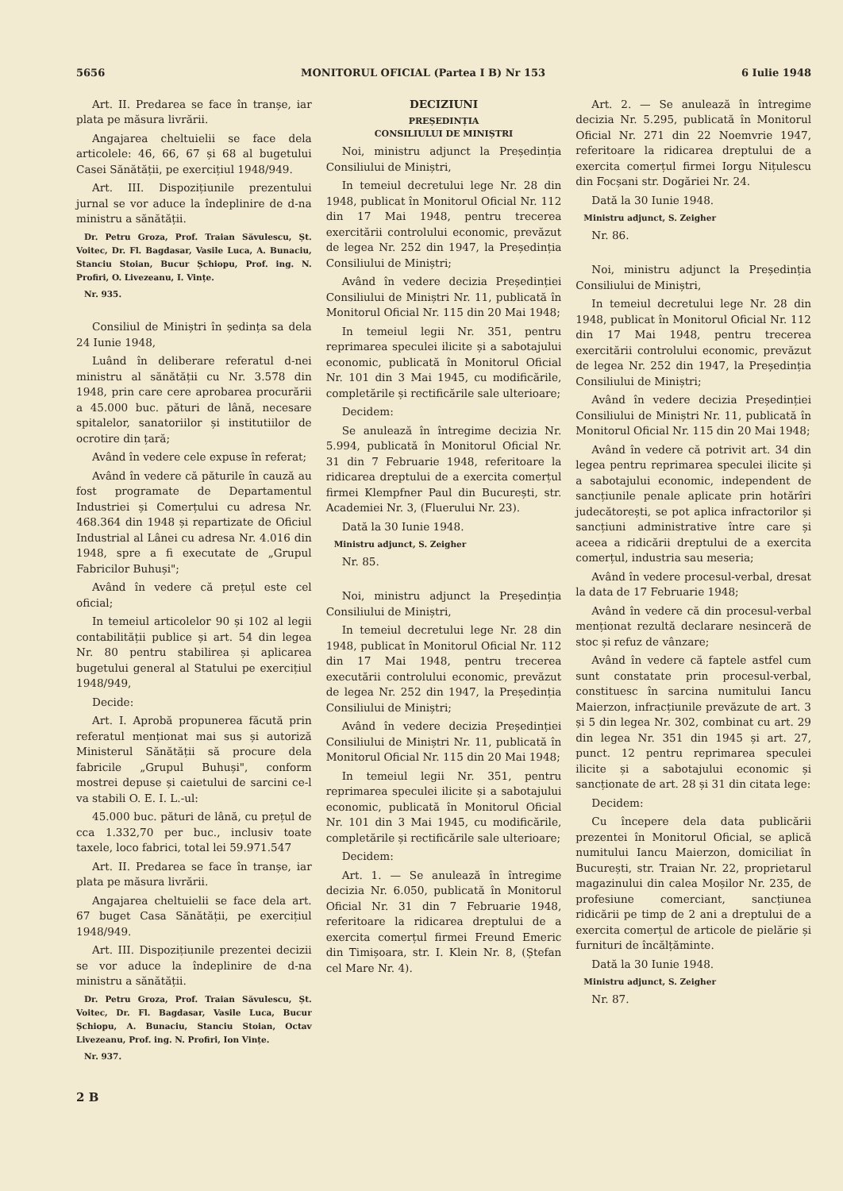5656 MONITORUL OFICIAL (Partea I B) Nr 153 6 Iulie 1948
Art. II. Predarea se face în tranșe, iar plata pe măsura livrării.
Angajarea cheltuielii se face dela articolele: 46, 66, 67 și 68 al bugetului Casei Sănătății, pe exercițiul 1948/949.
Art. III. Dispozițiunile prezentului jurnal se vor aduce la îndeplinire de d-na ministru a sănătății.
Dr. Petru Groza, Prof. Traian Săvulescu, Șt. Voitec, Dr. Fl. Bagdasar, Vasile Luca, A. Bunaciu, Stanciu Stoian, Bucur Șchiopu, Prof. ing. N. Profiri, O. Livezeanu, I. Vințe.
Nr. 935.
Consiliul de Miniștri în ședința sa dela 24 Iunie 1948,
Luând în deliberare referatul d-nei ministru al sănătății cu Nr. 3.578 din 1948, prin care cere aprobarea procurării a 45.000 buc. pături de lână, necesare spitalelor, sanatoriilor și institutiilor de ocrotire din țară;
Având în vedere cele expuse în referat;
Având în vedere că păturile în cauză au fost programate de Departamentul Industriei și Comerțului cu adresa Nr. 468.364 din 1948 și repartizate de Oficiul Industrial al Lânei cu adresa Nr. 4.016 din 1948, spre a fi executate de „Grupul Fabricilor Buhuși";
Având în vedere că prețul este cel oficial;
In temeiul articolelor 90 și 102 al legii contabilității publice și art. 54 din legea Nr. 80 pentru stabilirea și aplicarea bugetului general al Statului pe exercițiul 1948/949,
Decide:
Art. I. Aprobă propunerea făcută prin referatul menționat mai sus și autoriză Ministerul Sănătății să procure dela fabricile „Grupul Buhuși", conform mostrei depuse și caietului de sarcini ce-l va stabili O. E. I. L.-ul:
45.000 buc. pături de lână, cu prețul de cca 1.332,70 per buc., inclusiv toate taxele, loco fabrici, total lei 59.971.547
Art. II. Predarea se face în tranșe, iar plata pe măsura livrării.
Angajarea cheltuielii se face dela art. 67 buget Casa Sănătății, pe exercițiul 1948/949.
Art. III. Dispozițiunile prezentei decizii se vor aduce la îndeplinire de d-na ministru a sănătății.
Dr. Petru Groza, Prof. Traian Săvulescu, Șt. Voitec, Dr. Fl. Bagdasar, Vasile Luca, Bucur Șchiopu, A. Bunaciu, Stanciu Stoian, Octav Livezeanu, Prof. ing. N. Profiri, Ion Vințe.
Nr. 937.
DECIZIUNI
PREȘEDINȚIA
CONSILIULUI DE MINIȘTRI
Noi, ministru adjunct la Președinția Consiliului de Miniștri,
In temeiul decretului lege Nr. 28 din 1948, publicat în Monitorul Oficial Nr. 112 din 17 Mai 1948, pentru trecerea exercitării controlului economic, prevăzut de legea Nr. 252 din 1947, la Președinția Consiliului de Miniștri;
Având în vedere decizia Președinției Consiliului de Miniștri Nr. 11, publicată în Monitorul Oficial Nr. 115 din 20 Mai 1948;
In temeiul legii Nr. 351, pentru reprimarea speculei ilicite și a sabotajului economic, publicată în Monitorul Oficial Nr. 101 din 3 Mai 1945, cu modificările, completările și rectificările sale ulterioare;
Decidem:
Se anulează în întregime decizia Nr. 5.994, publicată în Monitorul Oficial Nr. 31 din 7 Februarie 1948, referitoare la ridicarea dreptului de a exercita comerțul firmei Klempfner Paul din București, str. Academiei Nr. 3, (Fluerului Nr. 23).
Dată la 30 Iunie 1948.
Ministru adjunct, S. Zeigher
Nr. 85.
Noi, ministru adjunct la Președinția Consiliului de Miniștri,
In temeiul decretului lege Nr. 28 din 1948, publicat în Monitorul Oficial Nr. 112 din 17 Mai 1948, pentru trecerea executării controlului economic, prevăzut de legea Nr. 252 din 1947, la Președinția Consiliului de Miniștri;
Având în vedere decizia Președinției Consiliului de Miniștri Nr. 11, publicată în Monitorul Oficial Nr. 115 din 20 Mai 1948;
In temeiul legii Nr. 351, pentru reprimarea speculei ilicite și a sabotajului economic, publicată în Monitorul Oficial Nr. 101 din 3 Mai 1945, cu modificările, completările și rectificările sale ulterioare;
Decidem:
Art. 1. — Se anulează în întregime decizia Nr. 6.050, publicată în Monitorul Oficial Nr. 31 din 7 Februarie 1948, referitoare la ridicarea dreptului de a exercita comerțul firmei Freund Emeric din Timișoara, str. I. Klein Nr. 8, (Ștefan cel Mare Nr. 4).
Art. 2. — Se anulează în întregime decizia Nr. 5.295, publicată în Monitorul Oficial Nr. 271 din 22 Noemvrie 1947, referitoare la ridicarea dreptului de a exercita comerțul firmei Iorgu Nițulescu din Focșani str. Dogăriei Nr. 24.
Dată la 30 Iunie 1948.
Ministru adjunct, S. Zeigher
Nr. 86.
Noi, ministru adjunct la Președinția Consiliului de Miniștri,
In temeiul decretului lege Nr. 28 din 1948, publicat în Monitorul Oficial Nr. 112 din 17 Mai 1948, pentru trecerea exercitării controlului economic, prevăzut de legea Nr. 252 din 1947, la Președinția Consiliului de Miniștri;
Având în vedere decizia Președinției Consiliului de Miniștri Nr. 11, publicată în Monitorul Oficial Nr. 115 din 20 Mai 1948;
Având în vedere că potrivit art. 34 din legea pentru reprimarea speculei ilicite și a sabotajului economic, independent de sancțiunile penale aplicate prin hotărîri judecătorești, se pot aplica infractorilor și sancțiuni administrative între care și aceea a ridicării dreptului de a exercita comerțul, industria sau meseria;
Având în vedere procesul-verbal, dresat la data de 17 Februarie 1948;
Având în vedere că din procesul-verbal menționat rezultă declarare nesinceră de stoc și refuz de vânzare;
Având în vedere că faptele astfel cum sunt constatate prin procesul-verbal, constituesc în sarcina numitului Iancu Maierzon, infracțiunile prevăzute de art. 3 și 5 din legea Nr. 302, combinat cu art. 29 din legea Nr. 351 din 1945 și art. 27, punct. 12 pentru reprimarea speculei ilicite și a sabotajului economic și sancționate de art. 28 și 31 din citata lege:
Decidem:
Cu începere dela data publicării prezentei în Monitorul Oficial, se aplică numitului Iancu Maierzon, domiciliat în București, str. Traian Nr. 22, proprietarul magazinului din calea Moșilor Nr. 235, de profesiune comerciant, sancțiunea ridicării pe timp de 2 ani a dreptului de a exercita comerțul de articole de pielărie și furnituri de încălțăminte.
Dată la 30 Iunie 1948.
Ministru adjunct, S. Zeigher
Nr. 87.
2 B